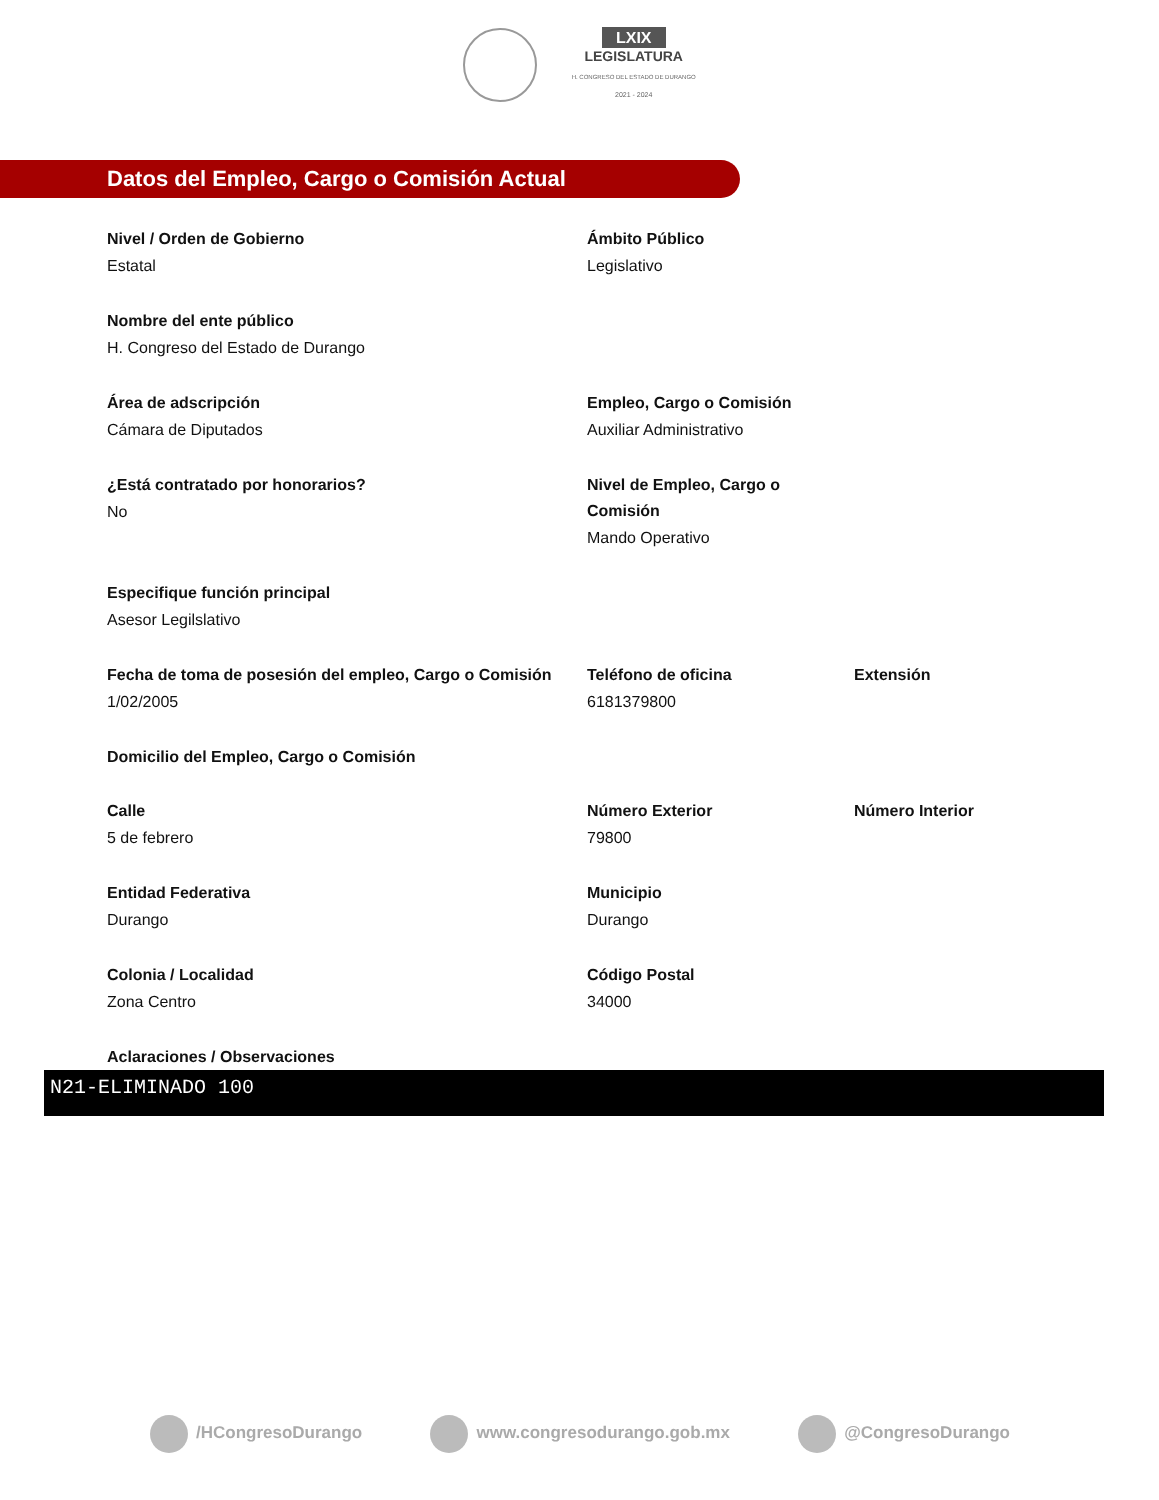LXIX
LEGISLATURA
H. CONGRESO DEL ESTADO DE DURANGO
2021 - 2024
Datos del Empleo, Cargo o Comisión Actual
Nivel / Orden de Gobierno
Estatal
Ámbito Público
Legislativo
Nombre del ente público
H. Congreso del Estado de Durango
Área de adscripción
Cámara de Diputados
Empleo, Cargo o Comisión
Auxiliar Administrativo
¿Está contratado por honorarios?
No
Nivel de Empleo, Cargo o Comisión
Mando Operativo
Especifique función principal
Asesor Legilslativo
Fecha de toma de posesión del empleo, Cargo o Comisión
1/02/2005
Teléfono de oficina
6181379800
Extensión
Domicilio del Empleo, Cargo o Comisión
Calle
5 de febrero
Número Exterior
79800
Número Interior
Entidad Federativa
Durango
Municipio
Durango
Colonia / Localidad
Zona Centro
Código Postal
34000
Aclaraciones / Observaciones
N21-ELIMINADO 100
/HCongresoDurango www.congresodurango.gob.mx @CongresoDurango